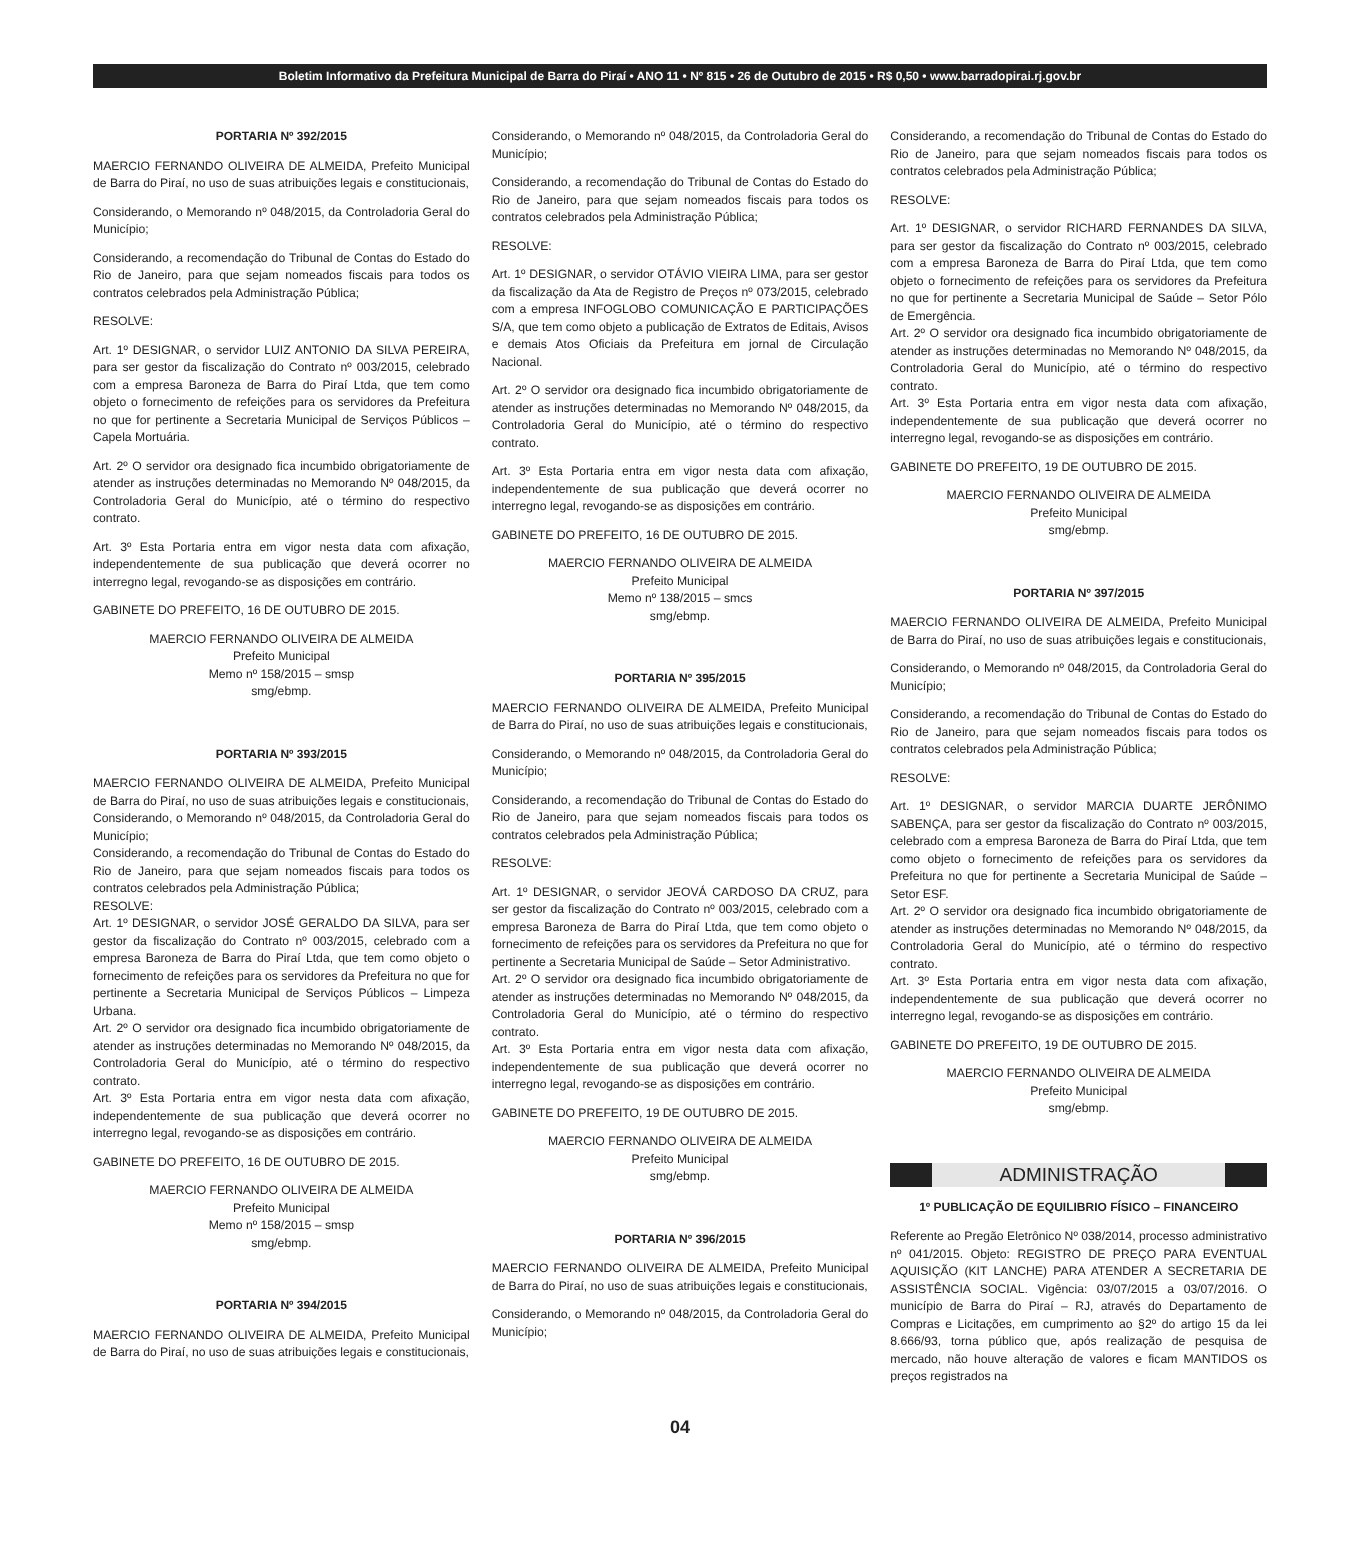Boletim Informativo da Prefeitura Municipal de Barra do Piraí • ANO 11 • Nº 815 • 26 de Outubro de 2015 • R$ 0,50 • www.barradopirai.rj.gov.br
PORTARIA Nº 392/2015
MAERCIO FERNANDO OLIVEIRA DE ALMEIDA, Prefeito Municipal de Barra do Piraí, no uso de suas atribuições legais e constitucionais,
Considerando, o Memorando nº 048/2015, da Controladoria Geral do Município;
Considerando, a recomendação do Tribunal de Contas do Estado do Rio de Janeiro, para que sejam nomeados fiscais para todos os contratos celebrados pela Administração Pública;
RESOLVE:
Art. 1º DESIGNAR, o servidor LUIZ ANTONIO DA SILVA PEREIRA, para ser gestor da fiscalização do Contrato nº 003/2015, celebrado com a empresa Baroneza de Barra do Piraí Ltda, que tem como objeto o fornecimento de refeições para os servidores da Prefeitura no que for pertinente a Secretaria Municipal de Serviços Públicos – Capela Mortuária.
Art. 2º O servidor ora designado fica incumbido obrigatoriamente de atender as instruções determinadas no Memorando Nº 048/2015, da Controladoria Geral do Município, até o término do respectivo contrato.
Art. 3º Esta Portaria entra em vigor nesta data com afixação, independentemente de sua publicação que deverá ocorrer no interregno legal, revogando-se as disposições em contrário.
GABINETE DO PREFEITO, 16 DE OUTUBRO DE 2015.
MAERCIO FERNANDO OLIVEIRA DE ALMEIDA
Prefeito Municipal
Memo nº 158/2015 – smsp
smg/ebmp.
PORTARIA Nº 393/2015
MAERCIO FERNANDO OLIVEIRA DE ALMEIDA, Prefeito Municipal de Barra do Piraí, no uso de suas atribuições legais e constitucionais,
Considerando, o Memorando nº 048/2015, da Controladoria Geral do Município;
Considerando, a recomendação do Tribunal de Contas do Estado do Rio de Janeiro, para que sejam nomeados fiscais para todos os contratos celebrados pela Administração Pública;
RESOLVE:
Art. 1º DESIGNAR, o servidor JOSÉ GERALDO DA SILVA, para ser gestor da fiscalização do Contrato nº 003/2015, celebrado com a empresa Baroneza de Barra do Piraí Ltda, que tem como objeto o fornecimento de refeições para os servidores da Prefeitura no que for pertinente a Secretaria Municipal de Serviços Públicos – Limpeza Urbana.
Art. 2º O servidor ora designado fica incumbido obrigatoriamente de atender as instruções determinadas no Memorando Nº 048/2015, da Controladoria Geral do Município, até o término do respectivo contrato.
Art. 3º Esta Portaria entra em vigor nesta data com afixação, independentemente de sua publicação que deverá ocorrer no interregno legal, revogando-se as disposições em contrário.
GABINETE DO PREFEITO, 16 DE OUTUBRO DE 2015.
MAERCIO FERNANDO OLIVEIRA DE ALMEIDA
Prefeito Municipal
Memo nº 158/2015 – smsp
smg/ebmp.
PORTARIA Nº 394/2015
MAERCIO FERNANDO OLIVEIRA DE ALMEIDA, Prefeito Municipal de Barra do Piraí, no uso de suas atribuições legais e constitucionais,
Considerando, o Memorando nº 048/2015, da Controladoria Geral do Município;
Considerando, a recomendação do Tribunal de Contas do Estado do Rio de Janeiro, para que sejam nomeados fiscais para todos os contratos celebrados pela Administração Pública;
RESOLVE:
Art. 1º DESIGNAR, o servidor OTÁVIO VIEIRA LIMA, para ser gestor da fiscalização da Ata de Registro de Preços nº 073/2015, celebrado com a empresa INFOGLOBO COMUNICAÇÃO E PARTICIPAÇÕES S/A, que tem como objeto a publicação de Extratos de Editais, Avisos e demais Atos Oficiais da Prefeitura em jornal de Circulação Nacional.
Art. 2º O servidor ora designado fica incumbido obrigatoriamente de atender as instruções determinadas no Memorando Nº 048/2015, da Controladoria Geral do Município, até o término do respectivo contrato.
Art. 3º Esta Portaria entra em vigor nesta data com afixação, independentemente de sua publicação que deverá ocorrer no interregno legal, revogando-se as disposições em contrário.
GABINETE DO PREFEITO, 16 DE OUTUBRO DE 2015.
MAERCIO FERNANDO OLIVEIRA DE ALMEIDA
Prefeito Municipal
Memo nº 138/2015 – smcs
smg/ebmp.
PORTARIA Nº 395/2015
MAERCIO FERNANDO OLIVEIRA DE ALMEIDA, Prefeito Municipal de Barra do Piraí, no uso de suas atribuições legais e constitucionais,
Considerando, o Memorando nº 048/2015, da Controladoria Geral do Município;
Considerando, a recomendação do Tribunal de Contas do Estado do Rio de Janeiro, para que sejam nomeados fiscais para todos os contratos celebrados pela Administração Pública;
RESOLVE:
Art. 1º DESIGNAR, o servidor JEOVÁ CARDOSO DA CRUZ, para ser gestor da fiscalização do Contrato nº 003/2015, celebrado com a empresa Baroneza de Barra do Piraí Ltda, que tem como objeto o fornecimento de refeições para os servidores da Prefeitura no que for pertinente a Secretaria Municipal de Saúde – Setor Administrativo.
Art. 2º O servidor ora designado fica incumbido obrigatoriamente de atender as instruções determinadas no Memorando Nº 048/2015, da Controladoria Geral do Município, até o término do respectivo contrato.
Art. 3º Esta Portaria entra em vigor nesta data com afixação, independentemente de sua publicação que deverá ocorrer no interregno legal, revogando-se as disposições em contrário.
GABINETE DO PREFEITO, 19 DE OUTUBRO DE 2015.
MAERCIO FERNANDO OLIVEIRA DE ALMEIDA
Prefeito Municipal
smg/ebmp.
PORTARIA Nº 396/2015
MAERCIO FERNANDO OLIVEIRA DE ALMEIDA, Prefeito Municipal de Barra do Piraí, no uso de suas atribuições legais e constitucionais,
Considerando, o Memorando nº 048/2015, da Controladoria Geral do Município;
Considerando, a recomendação do Tribunal de Contas do Estado do Rio de Janeiro, para que sejam nomeados fiscais para todos os contratos celebrados pela Administração Pública;
RESOLVE:
Art. 1º DESIGNAR, o servidor RICHARD FERNANDES DA SILVA, para ser gestor da fiscalização do Contrato nº 003/2015, celebrado com a empresa Baroneza de Barra do Piraí Ltda, que tem como objeto o fornecimento de refeições para os servidores da Prefeitura no que for pertinente a Secretaria Municipal de Saúde – Setor Pólo de Emergência.
Art. 2º O servidor ora designado fica incumbido obrigatoriamente de atender as instruções determinadas no Memorando Nº 048/2015, da Controladoria Geral do Município, até o término do respectivo contrato.
Art. 3º Esta Portaria entra em vigor nesta data com afixação, independentemente de sua publicação que deverá ocorrer no interregno legal, revogando-se as disposições em contrário.
GABINETE DO PREFEITO, 19 DE OUTUBRO DE 2015.
MAERCIO FERNANDO OLIVEIRA DE ALMEIDA
Prefeito Municipal
smg/ebmp.
PORTARIA Nº 397/2015
MAERCIO FERNANDO OLIVEIRA DE ALMEIDA, Prefeito Municipal de Barra do Piraí, no uso de suas atribuições legais e constitucionais,
Considerando, o Memorando nº 048/2015, da Controladoria Geral do Município;
Considerando, a recomendação do Tribunal de Contas do Estado do Rio de Janeiro, para que sejam nomeados fiscais para todos os contratos celebrados pela Administração Pública;
RESOLVE:
Art. 1º DESIGNAR, o servidor MARCIA DUARTE JERÔNIMO SABENÇA, para ser gestor da fiscalização do Contrato nº 003/2015, celebrado com a empresa Baroneza de Barra do Piraí Ltda, que tem como objeto o fornecimento de refeições para os servidores da Prefeitura no que for pertinente a Secretaria Municipal de Saúde – Setor ESF.
Art. 2º O servidor ora designado fica incumbido obrigatoriamente de atender as instruções determinadas no Memorando Nº 048/2015, da Controladoria Geral do Município, até o término do respectivo contrato.
Art. 3º Esta Portaria entra em vigor nesta data com afixação, independentemente de sua publicação que deverá ocorrer no interregno legal, revogando-se as disposições em contrário.
GABINETE DO PREFEITO, 19 DE OUTUBRO DE 2015.
MAERCIO FERNANDO OLIVEIRA DE ALMEIDA
Prefeito Municipal
smg/ebmp.
ADMINISTRAÇÃO
1º PUBLICAÇÃO DE EQUILIBRIO FÍSICO – FINANCEIRO
Referente ao Pregão Eletrônico Nº 038/2014, processo administrativo nº 041/2015. Objeto: REGISTRO DE PREÇO PARA EVENTUAL AQUISIÇÃO (KIT LANCHE) PARA ATENDER A SECRETARIA DE ASSISTÊNCIA SOCIAL. Vigência: 03/07/2015 a 03/07/2016. O município de Barra do Piraí – RJ, através do Departamento de Compras e Licitações, em cumprimento ao §2º do artigo 15 da lei 8.666/93, torna público que, após realização de pesquisa de mercado, não houve alteração de valores e ficam MANTIDOS os preços registrados na
04